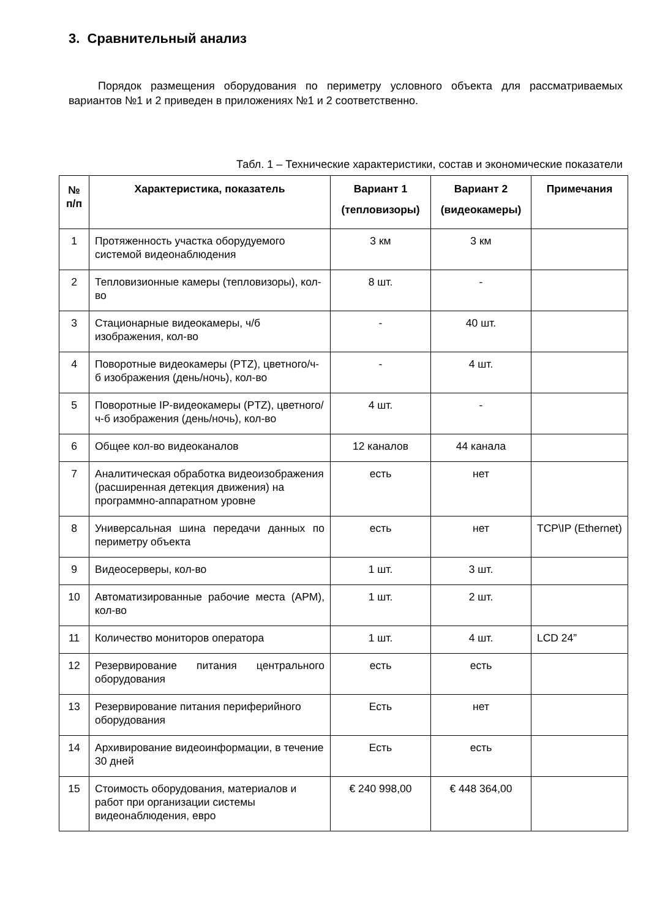3. Сравнительный анализ
Порядок размещения оборудования по периметру условного объекта для рассматриваемых вариантов №1 и 2 приведен в приложениях №1 и 2 соответственно.
Табл. 1 – Технические характеристики, состав и экономические показатели
| № п/п | Характеристика, показатель | Вариант 1 (тепловизоры) | Вариант 2 (видеокамеры) | Примечания |
| --- | --- | --- | --- | --- |
| 1 | Протяженность участка оборудуемого системой видеонаблюдения | 3 км | 3 км | |
| 2 | Тепловизионные камеры (тепловизоры), кол-во | 8 шт. | - | |
| 3 | Стационарные видеокамеры, ч/б изображения, кол-во | - | 40 шт. | |
| 4 | Поворотные видеокамеры (PTZ), цветного/ч-б изображения (день/ночь), кол-во | - | 4 шт. | |
| 5 | Поворотные IP-видеокамеры (PTZ), цветного/ч-б изображения (день/ночь), кол-во | 4 шт. | - | |
| 6 | Общее кол-во видеоканалов | 12 каналов | 44 канала | |
| 7 | Аналитическая обработка видеоизображения (расширенная детекция движения) на программно-аппаратном уровне | есть | нет | |
| 8 | Универсальная шина передачи данных по периметру объекта | есть | нет | TCP\IP (Ethernet) |
| 9 | Видеосерверы, кол-во | 1 шт. | 3 шт. | |
| 10 | Автоматизированные рабочие места (АРМ), кол-во | 1 шт. | 2 шт. | |
| 11 | Количество мониторов оператора | 1 шт. | 4 шт. | LCD 24” |
| 12 | Резервирование питания центрального оборудования | есть | есть | |
| 13 | Резервирование питания периферийного оборудования | Есть | нет | |
| 14 | Архивирование видеоинформации, в течение 30 дней | Есть | есть | |
| 15 | Стоимость оборудования, материалов и работ при организации системы видеонаблюдения, евро | € 240 998,00 | € 448 364,00 | |